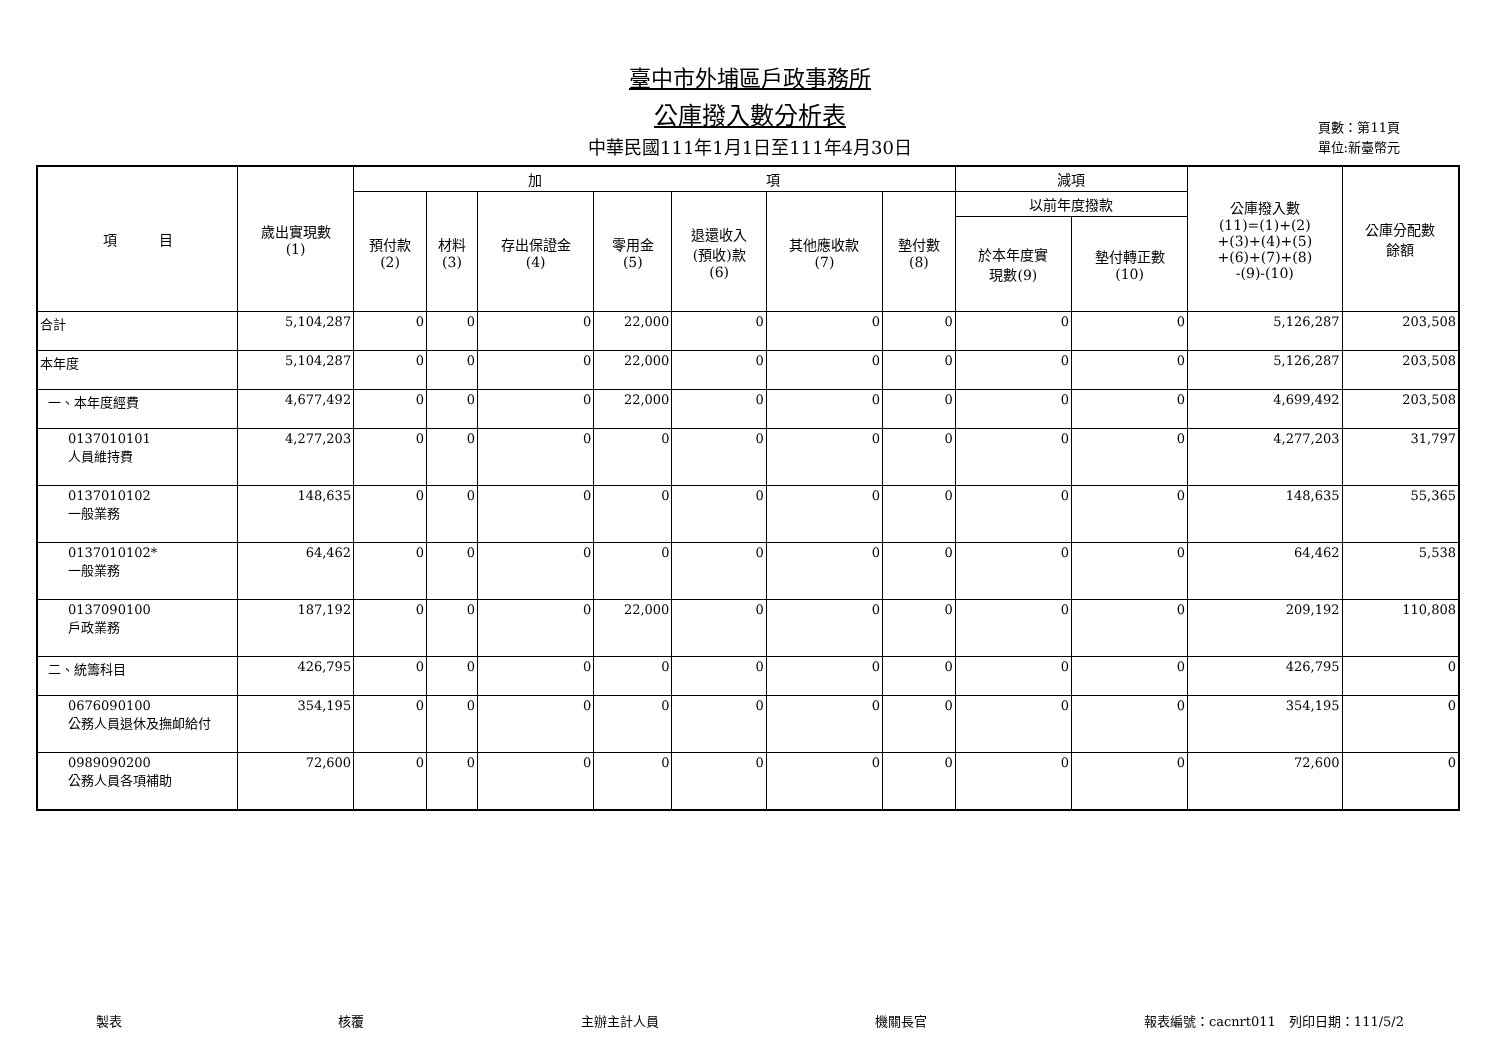臺中市外埔區戶政事務所
公庫撥入數分析表
中華民國111年1月1日至111年4月30日
頁數：第11頁
單位:新臺幣元
| 項 目 | 歲出實現數 (1) | 加 項 | | | | | | | 減項 | | 公庫撥入數 (11)=(1)+(2) +(3)+(4)+(5) +(6)+(7)+(8) -(9)-(10) | 公庫分配數 餘額 |
| --- | --- | --- | --- | --- | --- | --- | --- | --- | --- | --- | --- | --- |
| | | 預付款 (2) | 材料 (3) | 存出保證金 (4) | 零用金 (5) | 退還收入 (預收)款 (6) | 其他應收款 (7) | 墊付數 (8) | 以前年度撥款 | | | |
| | | | | | | | | | 於本年度實 現數(9) | 墊付轉正數 (10) | | |
| 合計 | 5,104,287 | 0 | 0 | 0 | 22,000 | 0 | 0 | 0 | 0 | 0 | 5,126,287 | 203,508 |
| 本年度 | 5,104,287 | 0 | 0 | 0 | 22,000 | 0 | 0 | 0 | 0 | 0 | 5,126,287 | 203,508 |
| 一、本年度經費 | 4,677,492 | 0 | 0 | 0 | 22,000 | 0 | 0 | 0 | 0 | 0 | 4,699,492 | 203,508 |
| 0137010101 人員維持費 | 4,277,203 | 0 | 0 | 0 | 0 | 0 | 0 | 0 | 0 | 0 | 4,277,203 | 31,797 |
| 0137010102 一般業務 | 148,635 | 0 | 0 | 0 | 0 | 0 | 0 | 0 | 0 | 0 | 148,635 | 55,365 |
| 0137010102* 一般業務 | 64,462 | 0 | 0 | 0 | 0 | 0 | 0 | 0 | 0 | 0 | 64,462 | 5,538 |
| 0137090100 戶政業務 | 187,192 | 0 | 0 | 0 | 22,000 | 0 | 0 | 0 | 0 | 0 | 209,192 | 110,808 |
| 二、統籌科目 | 426,795 | 0 | 0 | 0 | 0 | 0 | 0 | 0 | 0 | 0 | 426,795 | 0 |
| 0676090100 公務人員退休及撫卹給付 | 354,195 | 0 | 0 | 0 | 0 | 0 | 0 | 0 | 0 | 0 | 354,195 | 0 |
| 0989090200 公務人員各項補助 | 72,600 | 0 | 0 | 0 | 0 | 0 | 0 | 0 | 0 | 0 | 72,600 | 0 |
製表 核覆 主辦主計人員 機關長官 報表編號：cacnrt011　列印日期：111/5/2